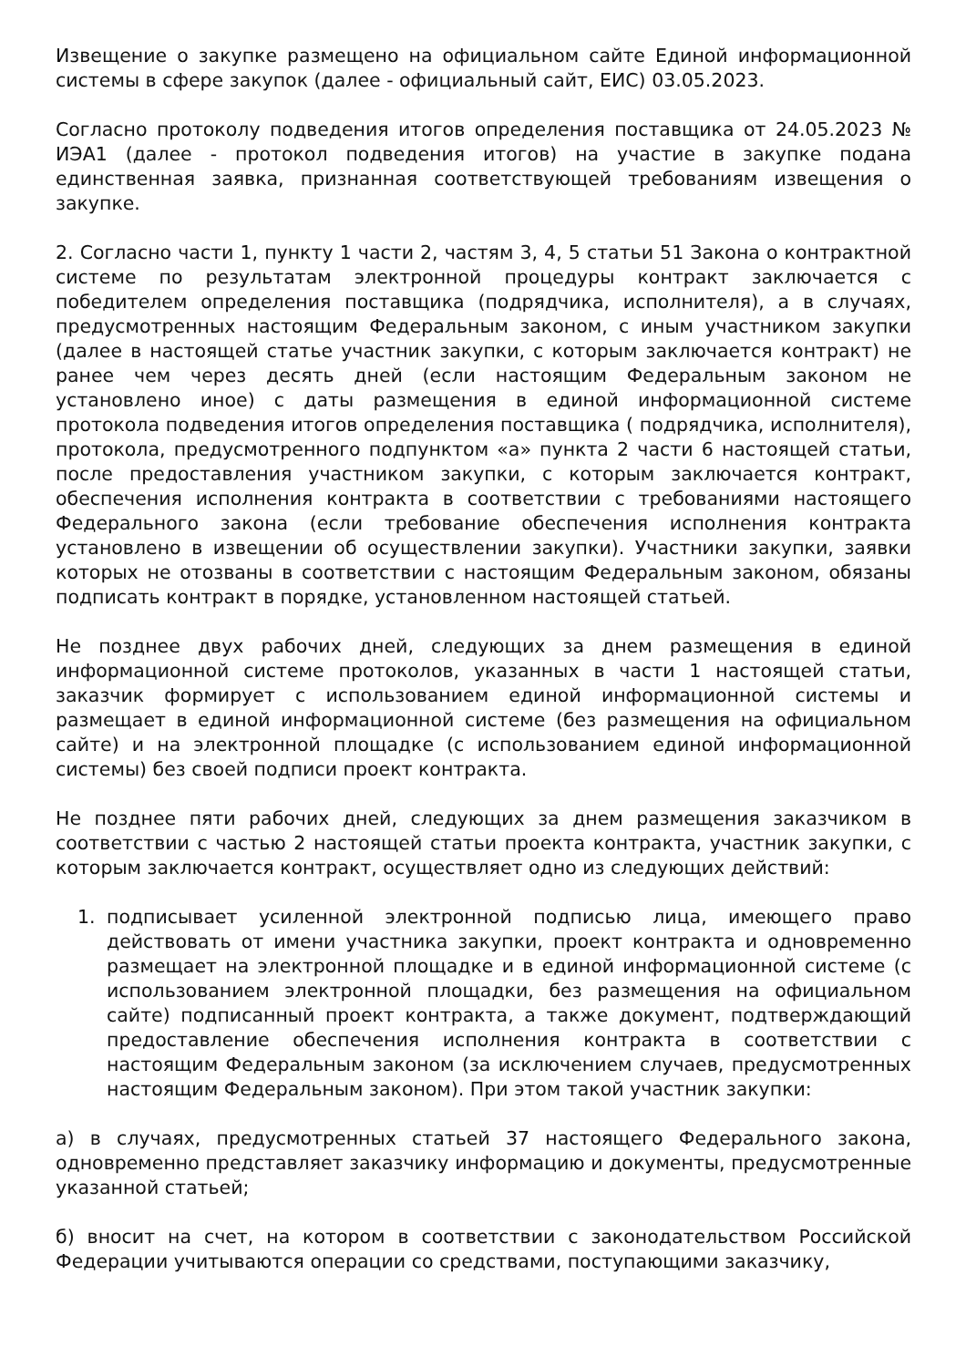Извещение о закупке размещено на официальном сайте Единой информационной системы в сфере закупок (далее - официальный сайт, ЕИС) 03.05.2023.
Согласно протоколу подведения итогов определения поставщика от 24.05.2023 № ИЭА1 (далее - протокол подведения итогов) на участие в закупке подана единственная заявка, признанная соответствующей требованиям извещения о закупке.
2. Согласно части 1, пункту 1 части 2, частям 3, 4, 5 статьи 51 Закона о контрактной системе по результатам электронной процедуры контракт заключается с победителем определения поставщика (подрядчика, исполнителя), а в случаях, предусмотренных настоящим Федеральным законом, с иным участником закупки (далее в настоящей статье участник закупки, с которым заключается контракт) не ранее чем через десять дней (если настоящим Федеральным законом не установлено иное) с даты размещения в единой информационной системе протокола подведения итогов определения поставщика ( подрядчика, исполнителя), протокола, предусмотренного подпунктом «а» пункта 2 части 6 настоящей статьи, после предоставления участником закупки, с которым заключается контракт, обеспечения исполнения контракта в соответствии с требованиями настоящего Федерального закона (если требование обеспечения исполнения контракта установлено в извещении об осуществлении закупки). Участники закупки, заявки которых не отозваны в соответствии с настоящим Федеральным законом, обязаны подписать контракт в порядке, установленном настоящей статьей.
Не позднее двух рабочих дней, следующих за днем размещения в единой информационной системе протоколов, указанных в части 1 настоящей статьи, заказчик формирует с использованием единой информационной системы и размещает в единой информационной системе (без размещения на официальном сайте) и на электронной площадке (с использованием единой информационной системы) без своей подписи проект контракта.
Не позднее пяти рабочих дней, следующих за днем размещения заказчиком в соответствии с частью 2 настоящей статьи проекта контракта, участник закупки, с которым заключается контракт, осуществляет одно из следующих действий:
1. подписывает усиленной электронной подписью лица, имеющего право действовать от имени участника закупки, проект контракта и одновременно размещает на электронной площадке и в единой информационной системе (с использованием электронной площадки, без размещения на официальном сайте) подписанный проект контракта, а также документ, подтверждающий предоставление обеспечения исполнения контракта в соответствии с настоящим Федеральным законом (за исключением случаев, предусмотренных настоящим Федеральным законом). При этом такой участник закупки:
а) в случаях, предусмотренных статьей 37 настоящего Федерального закона, одновременно представляет заказчику информацию и документы, предусмотренные указанной статьей;
б) вносит на счет, на котором в соответствии с законодательством Российской Федерации учитываются операции со средствами, поступающими заказчику,